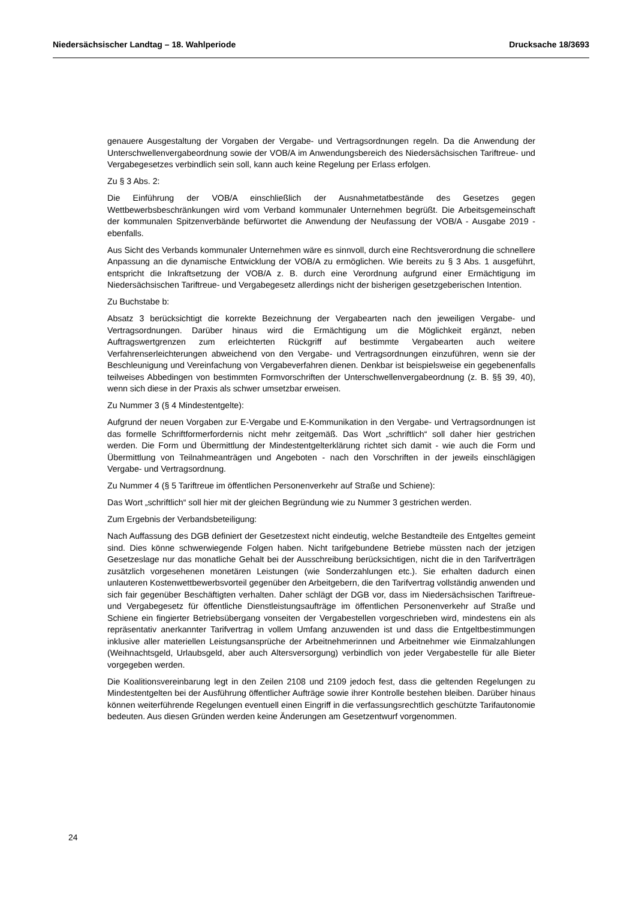Niedersächsischer Landtag – 18. Wahlperiode Drucksache 18/3693
genauere Ausgestaltung der Vorgaben der Vergabe- und Vertragsordnungen regeln. Da die Anwendung der Unterschwellenvergabeordnung sowie der VOB/A im Anwendungsbereich des Niedersächsischen Tariftreue- und Vergabegesetzes verbindlich sein soll, kann auch keine Regelung per Erlass erfolgen.
Zu § 3 Abs. 2:
Die Einführung der VOB/A einschließlich der Ausnahmetatbestände des Gesetzes gegen Wettbewerbsbeschränkungen wird vom Verband kommunaler Unternehmen begrüßt. Die Arbeitsgemeinschaft der kommunalen Spitzenverbände befürwortet die Anwendung der Neufassung der VOB/A - Ausgabe 2019 - ebenfalls.
Aus Sicht des Verbands kommunaler Unternehmen wäre es sinnvoll, durch eine Rechtsverordnung die schnellere Anpassung an die dynamische Entwicklung der VOB/A zu ermöglichen. Wie bereits zu § 3 Abs. 1 ausgeführt, entspricht die Inkraftsetzung der VOB/A z. B. durch eine Verordnung aufgrund einer Ermächtigung im Niedersächsischen Tariftreue- und Vergabegesetz allerdings nicht der bisherigen gesetzgeberischen Intention.
Zu Buchstabe b:
Absatz 3 berücksichtigt die korrekte Bezeichnung der Vergabearten nach den jeweiligen Vergabe- und Vertragsordnungen. Darüber hinaus wird die Ermächtigung um die Möglichkeit ergänzt, neben Auftragswertgrenzen zum erleichterten Rückgriff auf bestimmte Vergabearten auch weitere Verfahrenserleichterungen abweichend von den Vergabe- und Vertragsordnungen einzuführen, wenn sie der Beschleunigung und Vereinfachung von Vergabeverfahren dienen. Denkbar ist beispielsweise ein gegebenenfalls teilweises Abbedingen von bestimmten Formvorschriften der Unterschwellenvergabeordnung (z. B. §§ 39, 40), wenn sich diese in der Praxis als schwer umsetzbar erweisen.
Zu Nummer 3 (§ 4 Mindestentgelte):
Aufgrund der neuen Vorgaben zur E-Vergabe und E-Kommunikation in den Vergabe- und Vertragsordnungen ist das formelle Schriftformerfordernis nicht mehr zeitgemäß. Das Wort „schriftlich“ soll daher hier gestrichen werden. Die Form und Übermittlung der Mindestentgelterklärung richtet sich damit - wie auch die Form und Übermittlung von Teilnahmeanträgen und Angeboten - nach den Vorschriften in der jeweils einschlägigen Vergabe- und Vertragsordnung.
Zu Nummer 4 (§ 5 Tariftreue im öffentlichen Personenverkehr auf Straße und Schiene):
Das Wort „schriftlich“ soll hier mit der gleichen Begründung wie zu Nummer 3 gestrichen werden.
Zum Ergebnis der Verbandsbeteiligung:
Nach Auffassung des DGB definiert der Gesetzestext nicht eindeutig, welche Bestandteile des Entgeltes gemeint sind. Dies könne schwerwiegende Folgen haben. Nicht tarifgebundene Betriebe müssten nach der jetzigen Gesetzeslage nur das monatliche Gehalt bei der Ausschreibung berücksichtigen, nicht die in den Tarifverträgen zusätzlich vorgesehenen monetären Leistungen (wie Sonderzahlungen etc.). Sie erhalten dadurch einen unlauteren Kostenwettbewerbsvorteil gegenüber den Arbeitgebern, die den Tarifvertrag vollständig anwenden und sich fair gegenüber Beschäftigten verhalten. Daher schlägt der DGB vor, dass im Niedersächsischen Tariftreue- und Vergabegesetz für öffentliche Dienstleistungsaufträge im öffentlichen Personenverkehr auf Straße und Schiene ein fingierter Betriebsübergang vonseiten der Vergabestellen vorgeschrieben wird, mindestens ein als repräsentativ anerkannter Tarifvertrag in vollem Umfang anzuwenden ist und dass die Entgeltbestimmungen inklusive aller materiellen Leistungsansprüche der Arbeitnehmerinnen und Arbeitnehmer wie Einmalzahlungen (Weihnachtsgeld, Urlaubsgeld, aber auch Altersversorgung) verbindlich von jeder Vergabestelle für alle Bieter vorgegeben werden.
Die Koalitionsvereinbarung legt in den Zeilen 2108 und 2109 jedoch fest, dass die geltenden Regelungen zu Mindestentgelten bei der Ausführung öffentlicher Aufträge sowie ihrer Kontrolle bestehen bleiben. Darüber hinaus können weiterführende Regelungen eventuell einen Eingriff in die verfassungsrechtlich geschützte Tarifautonomie bedeuten. Aus diesen Gründen werden keine Änderungen am Gesetzentwurf vorgenommen.
24